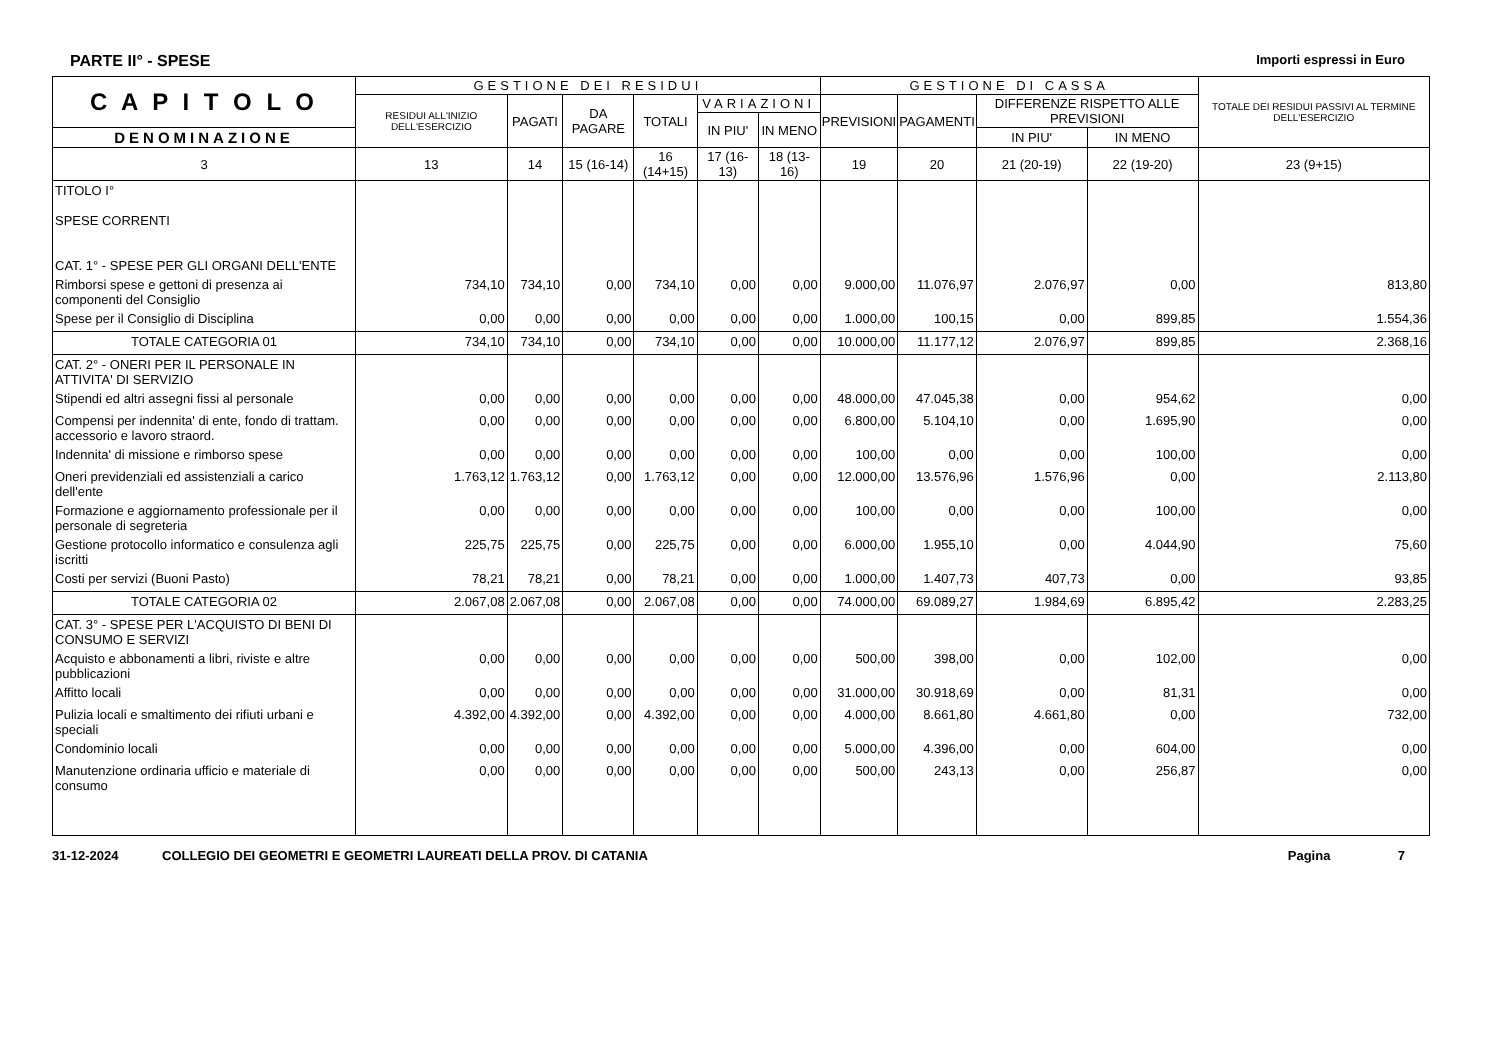PARTE II° - SPESE Importi espressi in Euro
| C A P I T O L O | GESTIONE DEI RESIDUI | | | | | | GESTIONE DI CASSA | | | | TOTALE DEI RESIDUI PASSIVI AL TERMINE DELL'ESERCIZIO |
| --- | --- | --- | --- | --- | --- | --- | --- | --- | --- | --- | --- |
| | RESIDUI ALL'INIZIO DELL'ESERCIZIO | PAGATI | DA PAGARE | TOTALI | VARIAZIONI | | PREVISIONI | PAGAMENTI | DIFFERENZE RISPETTO ALLE PREVISIONI | | |
| | | | | | IN PIU' | IN MENO | | | | | |
| DENOMINAZIONE | | | | | | | | | IN PIU' | IN MENO | |
| 3 | 13 | 14 | 15 (16-14) | 16 (14+15) | 17 (16-13) | 18 (13-16) | 19 | 20 | 21 (20-19) | 22 (19-20) | 23 (9+15) |
| TITOLO I° SPESE CORRENTI CAT. 1° - SPESE PER GLI ORGANI DELL'ENTE | | | | | | | | | | | |
| Rimborsi spese e gettoni di presenza ai componenti del Consiglio | 734,10 | 734,10 | 0,00 | 734,10 | 0,00 | 0,00 | 9.000,00 | 11.076,97 | 2.076,97 | 0,00 | 813,80 |
| Spese per il Consiglio di Disciplina | 0,00 | 0,00 | 0,00 | 0,00 | 0,00 | 0,00 | 1.000,00 | 100,15 | 0,00 | 899,85 | 1.554,36 |
| TOTALE CATEGORIA 01 | 734,10 | 734,10 | 0,00 | 734,10 | 0,00 | 0,00 | 10.000,00 | 11.177,12 | 2.076,97 | 899,85 | 2.368,16 |
| CAT. 2° - ONERI PER IL PERSONALE IN ATTIVITA' DI SERVIZIO | | | | | | | | | | | |
| Stipendi ed altri assegni fissi al personale | 0,00 | 0,00 | 0,00 | 0,00 | 0,00 | 0,00 | 48.000,00 | 47.045,38 | 0,00 | 954,62 | 0,00 |
| Compensi per indennita' di ente, fondo di trattam. accessorio e lavoro straord. | 0,00 | 0,00 | 0,00 | 0,00 | 0,00 | 0,00 | 6.800,00 | 5.104,10 | 0,00 | 1.695,90 | 0,00 |
| Indennita' di missione e rimborso spese | 0,00 | 0,00 | 0,00 | 0,00 | 0,00 | 0,00 | 100,00 | 0,00 | 0,00 | 100,00 | 0,00 |
| Oneri previdenziali ed assistenziali a carico dell'ente | 1.763,12 | 1.763,12 | 0,00 | 1.763,12 | 0,00 | 0,00 | 12.000,00 | 13.576,96 | 1.576,96 | 0,00 | 2.113,80 |
| Formazione e aggiornamento professionale per il personale di segreteria | 0,00 | 0,00 | 0,00 | 0,00 | 0,00 | 0,00 | 100,00 | 0,00 | 0,00 | 100,00 | 0,00 |
| Gestione protocollo informatico e consulenza agli iscritti | 225,75 | 225,75 | 0,00 | 225,75 | 0,00 | 0,00 | 6.000,00 | 1.955,10 | 0,00 | 4.044,90 | 75,60 |
| Costi per servizi (Buoni Pasto) | 78,21 | 78,21 | 0,00 | 78,21 | 0,00 | 0,00 | 1.000,00 | 1.407,73 | 407,73 | 0,00 | 93,85 |
| TOTALE CATEGORIA 02 | 2.067,08 | 2.067,08 | 0,00 | 2.067,08 | 0,00 | 0,00 | 74.000,00 | 69.089,27 | 1.984,69 | 6.895,42 | 2.283,25 |
| CAT. 3° - SPESE PER L'ACQUISTO DI BENI DI CONSUMO E SERVIZI | | | | | | | | | | | |
| Acquisto e abbonamenti a libri, riviste e altre pubblicazioni | 0,00 | 0,00 | 0,00 | 0,00 | 0,00 | 0,00 | 500,00 | 398,00 | 0,00 | 102,00 | 0,00 |
| Affitto locali | 0,00 | 0,00 | 0,00 | 0,00 | 0,00 | 0,00 | 31.000,00 | 30.918,69 | 0,00 | 81,31 | 0,00 |
| Pulizia locali e smaltimento dei rifiuti urbani e speciali | 4.392,00 | 4.392,00 | 0,00 | 4.392,00 | 0,00 | 0,00 | 4.000,00 | 8.661,80 | 4.661,80 | 0,00 | 732,00 |
| Condominio locali | 0,00 | 0,00 | 0,00 | 0,00 | 0,00 | 0,00 | 5.000,00 | 4.396,00 | 0,00 | 604,00 | 0,00 |
| Manutenzione ordinaria ufficio e materiale di consumo | 0,00 | 0,00 | 0,00 | 0,00 | 0,00 | 0,00 | 500,00 | 243,13 | 0,00 | 256,87 | 0,00 |
31-12-2024 COLLEGIO DEI GEOMETRI E GEOMETRI LAUREATI DELLA PROV. DI CATANIA Pagina 7